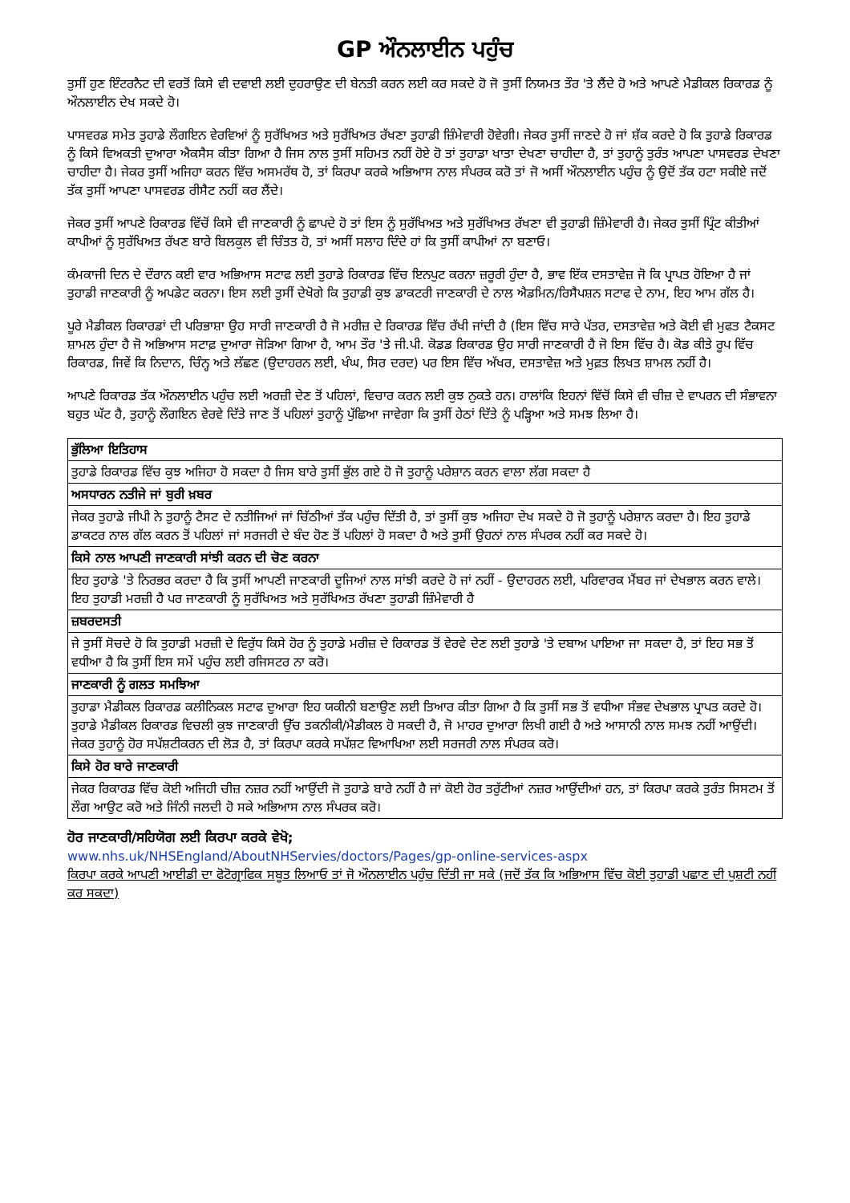GP ਔਨਲਾਈਨ ਪਹੁੰਚ
ਤੁਸੀਂ ਹੁਣ ਇੰਟਰਨੈਟ ਦੀ ਵਰਤੋਂ ਕਿਸੇ ਵੀ ਦਵਾਈ ਲਈ ਦੁਹਰਾਉਣ ਦੀ ਬੇਨਤੀ ਕਰਨ ਲਈ ਕਰ ਸਕਦੇ ਹੋ ਜੋ ਤੁਸੀਂ ਨਿਯਮਤ ਤੌਰ 'ਤੇ ਲੈਂਦੇ ਹੋ ਅਤੇ ਆਪਣੇ ਮੈਡੀਕਲ ਰਿਕਾਰਡ ਨੂੰ ਔਨਲਾਈਨ ਦੇਖ ਸਕਦੇ ਹੋ।
ਪਾਸਵਰਡ ਸਮੇਤ ਤੁਹਾਡੇ ਲੌਗਇਨ ਵੇਰਵਿਆਂ ਨੂੰ ਸੁਰੱਖਿਅਤ ਅਤੇ ਸੁਰੱਖਿਅਤ ਰੱਖਣਾ ਤੁਹਾਡੀ ਜ਼ਿੰਮੇਵਾਰੀ ਹੋਵੇਗੀ। ਜੇਕਰ ਤੁਸੀਂ ਜਾਣਦੇ ਹੋ ਜਾਂ ਸ਼ੱਕ ਕਰਦੇ ਹੋ ਕਿ ਤੁਹਾਡੇ ਰਿਕਾਰਡ ਨੂੰ ਕਿਸੇ ਵਿਅਕਤੀ ਦੁਆਰਾ ਐਕਸੈਸ ਕੀਤਾ ਗਿਆ ਹੈ ਜਿਸ ਨਾਲ ਤੁਸੀਂ ਸਹਿਮਤ ਨਹੀਂ ਹੋਏ ਹੋ ਤਾਂ ਤੁਹਾਡਾ ਖਾਤਾ ਦੇਖਣਾ ਚਾਹੀਦਾ ਹੈ, ਤਾਂ ਤੁਹਾਨੂੰ ਤੁਰੰਤ ਆਪਣਾ ਪਾਸਵਰਡ ਦੇਖਣਾ ਚਾਹੀਦਾ ਹੈ। ਜੇਕਰ ਤੁਸੀਂ ਅਜਿਹਾ ਕਰਨ ਵਿੱਚ ਅਸਮਰੱਥ ਹੋ, ਤਾਂ ਕਿਰਪਾ ਕਰਕੇ ਅਭਿਆਸ ਨਾਲ ਸੰਪਰਕ ਕਰੋ ਤਾਂ ਜੋ ਅਸੀਂ ਔਨਲਾਈਨ ਪਹੁੰਚ ਨੂੰ ਉਦੋਂ ਤੱਕ ਹਟਾ ਸਕੀਏ ਜਦੋਂ ਤੱਕ ਤੁਸੀਂ ਆਪਣਾ ਪਾਸਵਰਡ ਰੀਸੈਟ ਨਹੀਂ ਕਰ ਲੈਂਦੇ।
ਜੇਕਰ ਤੁਸੀਂ ਆਪਣੇ ਰਿਕਾਰਡ ਵਿੱਚੋਂ ਕਿਸੇ ਵੀ ਜਾਣਕਾਰੀ ਨੂੰ ਛਾਪਦੇ ਹੋ ਤਾਂ ਇਸ ਨੂੰ ਸੁਰੱਖਿਅਤ ਅਤੇ ਸੁਰੱਖਿਅਤ ਰੱਖਣਾ ਵੀ ਤੁਹਾਡੀ ਜ਼ਿੰਮੇਵਾਰੀ ਹੈ। ਜੇਕਰ ਤੁਸੀਂ ਪ੍ਰਿੰਟ ਕੀਤੀਆਂ ਕਾਪੀਆਂ ਨੂੰ ਸੁਰੱਖਿਅਤ ਰੱਖਣ ਬਾਰੇ ਬਿਲਕੁਲ ਵੀ ਚਿੰਤਤ ਹੋ, ਤਾਂ ਅਸੀਂ ਸਲਾਹ ਦਿੰਦੇ ਹਾਂ ਕਿ ਤੁਸੀਂ ਕਾਪੀਆਂ ਨਾ ਬਣਾਓ।
ਕੰਮਕਾਜੀ ਦਿਨ ਦੇ ਦੌਰਾਨ ਕਈ ਵਾਰ ਅਭਿਆਸ ਸਟਾਫ ਲਈ ਤੁਹਾਡੇ ਰਿਕਾਰਡ ਵਿੱਚ ਇਨਪੁਟ ਕਰਨਾ ਜ਼ਰੂਰੀ ਹੁੰਦਾ ਹੈ, ਭਾਵ ਇੱਕ ਦਸਤਾਵੇਜ਼ ਜੋ ਕਿ ਪ੍ਰਾਪਤ ਹੋਇਆ ਹੈ ਜਾਂ ਤੁਹਾਡੀ ਜਾਣਕਾਰੀ ਨੂੰ ਅਪਡੇਟ ਕਰਨਾ। ਇਸ ਲਈ ਤੁਸੀਂ ਦੇਖੋਗੇ ਕਿ ਤੁਹਾਡੀ ਕੁਝ ਡਾਕਟਰੀ ਜਾਣਕਾਰੀ ਦੇ ਨਾਲ ਐਡਮਿਨ/ਰਿਸੈਪਸ਼ਨ ਸਟਾਫ ਦੇ ਨਾਮ, ਇਹ ਆਮ ਗੱਲ ਹੈ।
ਪੂਰੇ ਮੈਡੀਕਲ ਰਿਕਾਰਡਾਂ ਦੀ ਪਰਿਭਾਸ਼ਾ ਉਹ ਸਾਰੀ ਜਾਣਕਾਰੀ ਹੈ ਜੋ ਮਰੀਜ਼ ਦੇ ਰਿਕਾਰਡ ਵਿੱਚ ਰੱਖੀ ਜਾਂਦੀ ਹੈ (ਇਸ ਵਿੱਚ ਸਾਰੇ ਪੱਤਰ, ਦਸਤਾਵੇਜ਼ ਅਤੇ ਕੋਈ ਵੀ ਮੁਫਤ ਟੈਕਸਟ ਸ਼ਾਮਲ ਹੁੰਦਾ ਹੈ ਜੋ ਅਭਿਆਸ ਸਟਾਫ਼ ਦੁਆਰਾ ਜੋੜਿਆ ਗਿਆ ਹੈ, ਆਮ ਤੌਰ 'ਤੇ ਜੀ.ਪੀ. ਕੋਡਡ ਰਿਕਾਰਡ ਉਹ ਸਾਰੀ ਜਾਣਕਾਰੀ ਹੈ ਜੋ ਇਸ ਵਿੱਚ ਹੈ। ਕੋਡ ਕੀਤੇ ਰੂਪ ਵਿੱਚ ਰਿਕਾਰਡ, ਜਿਵੇਂ ਕਿ ਨਿਦਾਨ, ਚਿੰਨ੍ਹ ਅਤੇ ਲੱਛਣ (ਉਦਾਹਰਨ ਲਈ, ਖੰਘ, ਸਿਰ ਦਰਦ) ਪਰ ਇਸ ਵਿੱਚ ਅੱਖਰ, ਦਸਤਾਵੇਜ਼ ਅਤੇ ਮੁਫ਼ਤ ਲਿਖਤ ਸ਼ਾਮਲ ਨਹੀਂ ਹੈ।
ਆਪਣੇ ਰਿਕਾਰਡ ਤੱਕ ਔਨਲਾਈਨ ਪਹੁੰਚ ਲਈ ਅਰਜ਼ੀ ਦੇਣ ਤੋਂ ਪਹਿਲਾਂ, ਵਿਚਾਰ ਕਰਨ ਲਈ ਕੁਝ ਨੁਕਤੇ ਹਨ। ਹਾਲਾਂਕਿ ਇਹਨਾਂ ਵਿੱਚੋਂ ਕਿਸੇ ਵੀ ਚੀਜ਼ ਦੇ ਵਾਪਰਨ ਦੀ ਸੰਭਾਵਨਾ ਬਹੁਤ ਘੱਟ ਹੈ, ਤੁਹਾਨੂੰ ਲੌਗਇਨ ਵੇਰਵੇ ਦਿੱਤੇ ਜਾਣ ਤੋਂ ਪਹਿਲਾਂ ਤੁਹਾਨੂੰ ਪੁੱਛਿਆ ਜਾਵੇਗਾ ਕਿ ਤੁਸੀਂ ਹੇਠਾਂ ਦਿੱਤੇ ਨੂੰ ਪੜ੍ਹਿਆ ਅਤੇ ਸਮਝ ਲਿਆ ਹੈ।
| ਭੁੱਲਿਆ ਇਤਿਹਾਸ |
| ਤੁਹਾਡੇ ਰਿਕਾਰਡ ਵਿੱਚ ਕੁਝ ਅਜਿਹਾ ਹੋ ਸਕਦਾ ਹੈ ਜਿਸ ਬਾਰੇ ਤੁਸੀਂ ਭੁੱਲ ਗਏ ਹੋ ਜੋ ਤੁਹਾਨੂੰ ਪਰੇਸ਼ਾਨ ਕਰਨ ਵਾਲਾ ਲੱਗ ਸਕਦਾ ਹੈ |
| ਅਸਧਾਰਨ ਨਤੀਜੇ ਜਾਂ ਬੁਰੀ ਖ਼ਬਰ |
| ਜੇਕਰ ਤੁਹਾਡੇ ਜੀਪੀ ਨੇ ਤੁਹਾਨੂੰ ਟੈਸਟ ਦੇ ਨਤੀਜਿਆਂ ਜਾਂ ਚਿੱਠੀਆਂ ਤੱਕ ਪਹੁੰਚ ਦਿੱਤੀ ਹੈ, ਤਾਂ ਤੁਸੀਂ ਕੁਝ ਅਜਿਹਾ ਦੇਖ ਸਕਦੇ ਹੋ ਜੋ ਤੁਹਾਨੂੰ ਪਰੇਸ਼ਾਨ ਕਰਦਾ ਹੈ। ਇਹ ਤੁਹਾਡੇ ਡਾਕਟਰ ਨਾਲ ਗੱਲ ਕਰਨ ਤੋਂ ਪਹਿਲਾਂ ਜਾਂ ਸਰਜਰੀ ਦੇ ਬੰਦ ਹੋਣ ਤੋਂ ਪਹਿਲਾਂ ਹੋ ਸਕਦਾ ਹੈ ਅਤੇ ਤੁਸੀਂ ਉਹਨਾਂ ਨਾਲ ਸੰਪਰਕ ਨਹੀਂ ਕਰ ਸਕਦੇ ਹੋ। |
| ਕਿਸੇ ਨਾਲ ਆਪਣੀ ਜਾਣਕਾਰੀ ਸਾਂਝੀ ਕਰਨ ਦੀ ਚੋਣ ਕਰਨਾ |
| ਇਹ ਤੁਹਾਡੇ 'ਤੇ ਨਿਰਭਰ ਕਰਦਾ ਹੈ ਕਿ ਤੁਸੀਂ ਆਪਣੀ ਜਾਣਕਾਰੀ ਦੂਜਿਆਂ ਨਾਲ ਸਾਂਝੀ ਕਰਦੇ ਹੋ ਜਾਂ ਨਹੀਂ - ਉਦਾਹਰਨ ਲਈ, ਪਰਿਵਾਰਕ ਮੈਂਬਰ ਜਾਂ ਦੇਖਭਾਲ ਕਰਨ ਵਾਲੇ। ਇਹ ਤੁਹਾਡੀ ਮਰਜ਼ੀ ਹੈ ਪਰ ਜਾਣਕਾਰੀ ਨੂੰ ਸੁਰੱਖਿਅਤ ਅਤੇ ਸੁਰੱਖਿਅਤ ਰੱਖਣਾ ਤੁਹਾਡੀ ਜ਼ਿੰਮੇਵਾਰੀ ਹੈ |
| ਜ਼ਬਰਦਸਤੀ |
| ਜੇ ਤੁਸੀਂ ਸੋਚਦੇ ਹੋ ਕਿ ਤੁਹਾਡੀ ਮਰਜ਼ੀ ਦੇ ਵਿਰੁੱਧ ਕਿਸੇ ਹੋਰ ਨੂੰ ਤੁਹਾਡੇ ਮਰੀਜ਼ ਦੇ ਰਿਕਾਰਡ ਤੋਂ ਵੇਰਵੇ ਦੇਣ ਲਈ ਤੁਹਾਡੇ 'ਤੇ ਦਬਾਅ ਪਾਇਆ ਜਾ ਸਕਦਾ ਹੈ, ਤਾਂ ਇਹ ਸਭ ਤੋਂ ਵਧੀਆ ਹੈ ਕਿ ਤੁਸੀਂ ਇਸ ਸਮੇਂ ਪਹੁੰਚ ਲਈ ਰਜਿਸਟਰ ਨਾ ਕਰੋ। |
| ਜਾਣਕਾਰੀ ਨੂੰ ਗਲਤ ਸਮਝਿਆ |
| ਤੁਹਾਡਾ ਮੈਡੀਕਲ ਰਿਕਾਰਡ ਕਲੀਨਿਕਲ ਸਟਾਫ ਦੁਆਰਾ ਇਹ ਯਕੀਨੀ ਬਣਾਉਣ ਲਈ ਤਿਆਰ ਕੀਤਾ ਗਿਆ ਹੈ ਕਿ ਤੁਸੀਂ ਸਭ ਤੋਂ ਵਧੀਆ ਸੰਭਵ ਦੇਖਭਾਲ ਪ੍ਰਾਪਤ ਕਰਦੇ ਹੋ। ਤੁਹਾਡੇ ਮੈਡੀਕਲ ਰਿਕਾਰਡ ਵਿਚਲੀ ਕੁਝ ਜਾਣਕਾਰੀ ਉੱਚ ਤਕਨੀਕੀ/ਮੈਡੀਕਲ ਹੋ ਸਕਦੀ ਹੈ, ਜੋ ਮਾਹਰ ਦੁਆਰਾ ਲਿਖੀ ਗਈ ਹੈ ਅਤੇ ਆਸਾਨੀ ਨਾਲ ਸਮਝ ਨਹੀਂ ਆਉਂਦੀ। ਜੇਕਰ ਤੁਹਾਨੂੰ ਹੋਰ ਸਪੱਸ਼ਟੀਕਰਨ ਦੀ ਲੋੜ ਹੈ, ਤਾਂ ਕਿਰਪਾ ਕਰਕੇ ਸਪੱਸ਼ਟ ਵਿਆਖਿਆ ਲਈ ਸਰਜਰੀ ਨਾਲ ਸੰਪਰਕ ਕਰੋ। |
| ਕਿਸੇ ਹੋਰ ਬਾਰੇ ਜਾਣਕਾਰੀ |
| ਜੇਕਰ ਰਿਕਾਰਡ ਵਿੱਚ ਕੋਈ ਅਜਿਹੀ ਚੀਜ਼ ਨਜ਼ਰ ਨਹੀਂ ਆਉਂਦੀ ਜੋ ਤੁਹਾਡੇ ਬਾਰੇ ਨਹੀਂ ਹੈ ਜਾਂ ਕੋਈ ਹੋਰ ਤਰੁੱਟੀਆਂ ਨਜ਼ਰ ਆਉਂਦੀਆਂ ਹਨ, ਤਾਂ ਕਿਰਪਾ ਕਰਕੇ ਤੁਰੰਤ ਸਿਸਟਮ ਤੋਂ ਲੌਗ ਆਉਟ ਕਰੋ ਅਤੇ ਜਿੰਨੀ ਜਲਦੀ ਹੋ ਸਕੇ ਅਭਿਆਸ ਨਾਲ ਸੰਪਰਕ ਕਰੋ। |
ਹੋਰ ਜਾਣਕਾਰੀ/ਸਹਿਯੋਗ ਲਈ ਕਿਰਪਾ ਕਰਕੇ ਵੇਖੋ;
www.nhs.uk/NHSEngland/AboutNHServies/doctors/Pages/gp-online-services-aspx
ਕਿਰਪਾ ਕਰਕੇ ਆਪਣੀ ਆਈਡੀ ਦਾ ਫੋਟੋਗ੍ਰਾਫਿਕ ਸਬੂਤ ਲਿਆਓ ਤਾਂ ਜੋ ਔਨਲਾਈਨ ਪਹੁੰਚ ਦਿੱਤੀ ਜਾ ਸਕੇ (ਜਦੋਂ ਤੱਕ ਕਿ ਅਭਿਆਸ ਵਿੱਚ ਕੋਈ ਤੁਹਾਡੀ ਪਛਾਣ ਦੀ ਪੁਸ਼ਟੀ ਨਹੀਂ ਕਰ ਸਕਦਾ)